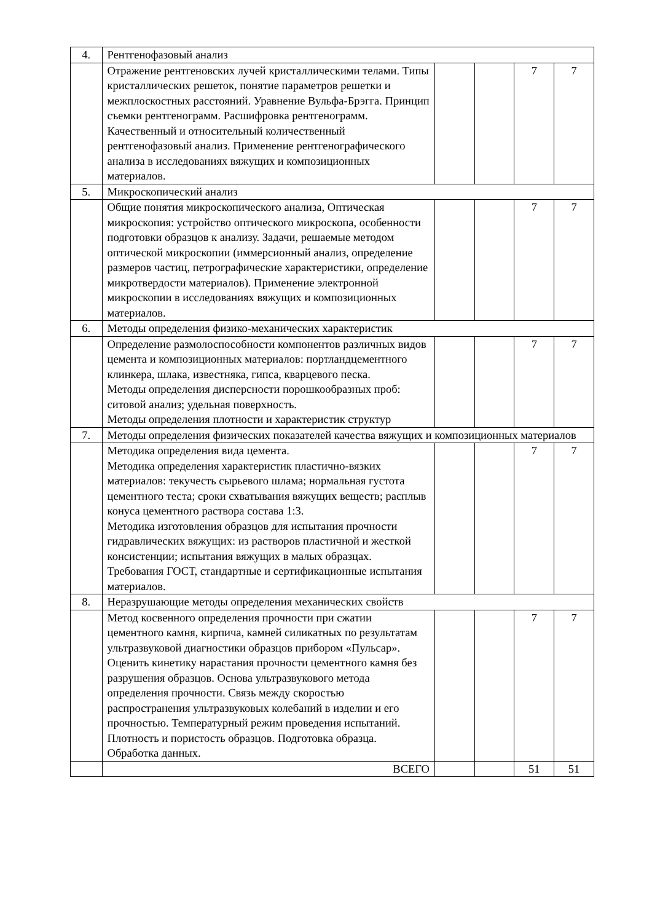| 4. | Рентгенофазовый анализ | | | | |
| | Отражение рентгеновских лучей кристаллическими телами. Типы кристаллических решеток, понятие параметров решетки и межплоскостных расстояний. Уравнение Вульфа-Брэгга. Принцип съемки рентгенограмм. Расшифровка рентгенограмм. Качественный и относительный количественный рентгенофазовый анализ. Применение рентгенографического анализа в исследованиях вяжущих и композиционных материалов. | | | 7 | 7 |
| 5. | Микроскопический анализ | | | | |
| | Общие понятия микроскопического анализа, Оптическая микроскопия: устройство оптического микроскопа, особенности подготовки образцов к анализу. Задачи, решаемые методом оптической микроскопии (иммерсионный анализ, определение размеров частиц, петрографические характеристики, определение микротвердости материалов). Применение электронной микроскопии в исследованиях вяжущих и композиционных материалов. | | | 7 | 7 |
| 6. | Методы определения физико-механических характеристик | | | | |
| | Определение размолоспособности компонентов различных видов цемента и композиционных материалов: портландцементного клинкера, шлака, известняка, гипса, кварцевого песка. Методы определения дисперсности порошкообразных проб: ситовой анализ; удельная поверхность. Методы определения плотности и характеристик структур | | | 7 | 7 |
| 7. | Методы определения физических показателей качества вяжущих и композиционных материалов | | | | |
| | Методика определения вида цемента. Методика определения характеристик пластично-вязких материалов: текучесть сырьевого шлама; нормальная густота цементного теста; сроки схватывания вяжущих веществ; расплыв конуса цементного раствора состава 1:3. Методика изготовления образцов для испытания прочности гидравлических вяжущих: из растворов пластичной и жесткой консистенции; испытания вяжущих в малых образцах. Требования ГОСТ, стандартные и сертификационные испытания материалов. | | | 7 | 7 |
| 8. | Неразрушающие методы определения механических свойств | | | | |
| | Метод косвенного определения прочности при сжатии цементного камня, кирпича, камней силикатных по результатам ультразвуковой диагностики образцов прибором «Пульсар». Оценить кинетику нарастания прочности цементного камня без разрушения образцов. Основа ультразвукового метода определения прочности. Связь между скоростью распространения ультразвуковых колебаний в изделии и его прочностью. Температурный режим проведения испытаний. Плотность и пористость образцов. Подготовка образца. Обработка данных. | | | 7 | 7 |
| | ВСЕГО | | | 51 | 51 |